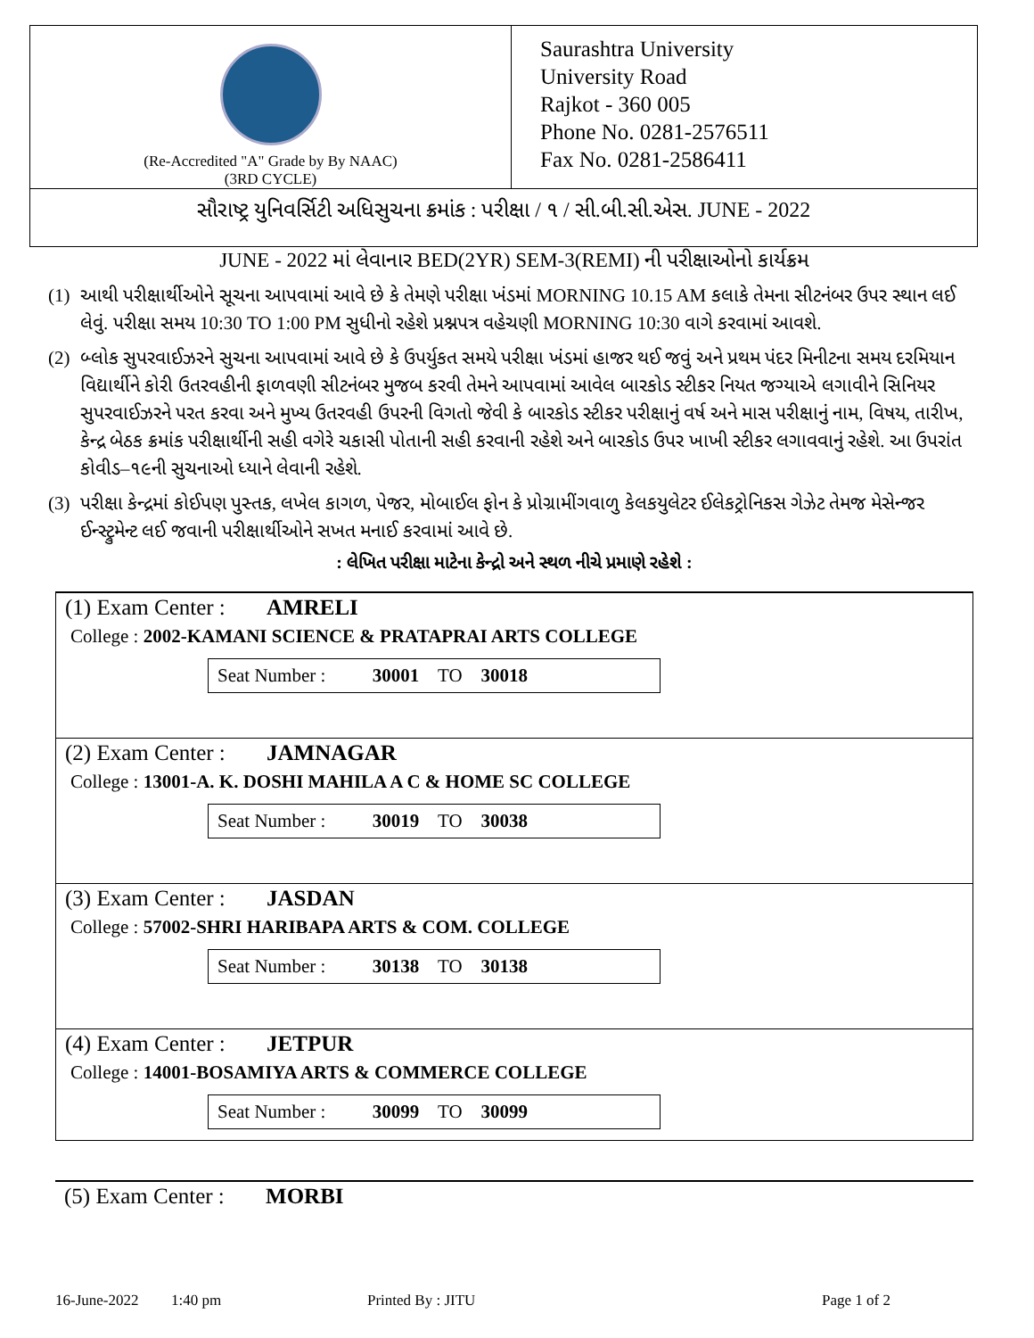(Re-Accredited "A" Grade by By NAAC)
(3RD CYCLE)
Saurashtra University
University Road
Rajkot - 360 005
Phone No. 0281-2576511
Fax No. 0281-2586411
સૌરાષ્ટ્ર યુનિવર્સિટી અધિસુચના ક્રમાંક : પરીક્ષા / ૧ / સી.બી.સી.એસ. JUNE - 2022
JUNE - 2022 માં લેવાનાર BED(2YR) SEM-3(REMI) ની પરીક્ષાઓનો કાર્યક્રમ
(1)
આથી પરીક્ષાર્થીઓને સૂચના આપવામાં આવે છે કે તેમણે પરીક્ષા ખંડમાં MORNING 10.15 AM કલાકે તેમના સીટનંબર ઉપર સ્થાન લઈ લેવું. પરીક્ષા સમય 10:30 TO 1:00 PM સુધીનો રહેશે પ્રશ્નપત્ર વહેચણી MORNING 10:30 વાગે કરવામાં આવશે.
(2)
બ્લોક સુપરવાઈઝરને સુચના આપવામાં આવે છે કે ઉપર્યુકત સમયે પરીક્ષા ખંડમાં હાજર થઈ જવું અને પ્રથમ પંદર મિનીટના સમય દરમિયાન વિદ્યાર્થીને કોરી ઉતરવહીની ફાળવણી સીટનંબર મુજબ કરવી તેમને આપવામાં આવેલ બારકોડ સ્ટીકર નિયત જગ્યાએ લગાવીને સિનિયર સુપરવાઈઝરને પરત કરવા અને મુખ્ય ઉતરવહી ઉપરની વિગતો જેવી કે બારકોડ સ્ટીકર પરીક્ષાનું વર્ષ અને માસ પરીક્ષાનું નામ, વિષય, તારીખ, કેન્દ્ર બેઠક ક્રમાંક પરીક્ષાર્થીની સહી વગેરે ચકાસી પોતાની સહી કરવાની રહેશે અને બારકોડ ઉપર ખાખી સ્ટીકર લગાવવાનું રહેશે. આ ઉપરાંત કોવીડ–૧૯ની સુચનાઓ ધ્યાને લેવાની રહેશે.
(3)
પરીક્ષા કેન્દ્રમાં કોઈપણ પુસ્તક, લખેલ કાગળ, પેજર, મોબાઈલ ફોન કે પ્રોગ્રામીંગવાળુ કેલકયુલેટર ઈલેકટ્રોનિકસ ગેઝેટ તેમજ મેસેન્જર ઈન્સ્ટ્રુમેન્ટ લઈ જવાની પરીક્ષાર્થીઓને સખત મનાઈ કરવામાં આવે છે.
: લેખિત પરીક્ષા માટેના કેન્દ્રો અને સ્થળ નીચે પ્રમાણે રહેશે :
(1) Exam Center : AMRELI
College : 2002-KAMANI SCIENCE & PRATAPRAI ARTS COLLEGE
Seat Number : 30001 TO 30018
(2) Exam Center : JAMNAGAR
College : 13001-A. K. DOSHI MAHILA A C & HOME SC COLLEGE
Seat Number : 30019 TO 30038
(3) Exam Center : JASDAN
College : 57002-SHRI HARIBAPA ARTS & COM. COLLEGE
Seat Number : 30138 TO 30138
(4) Exam Center : JETPUR
College : 14001-BOSAMIYA ARTS & COMMERCE COLLEGE
Seat Number : 30099 TO 30099
(5) Exam Center : MORBI
16-June-2022 1:40 pm Printed By : JITU Page 1 of 2